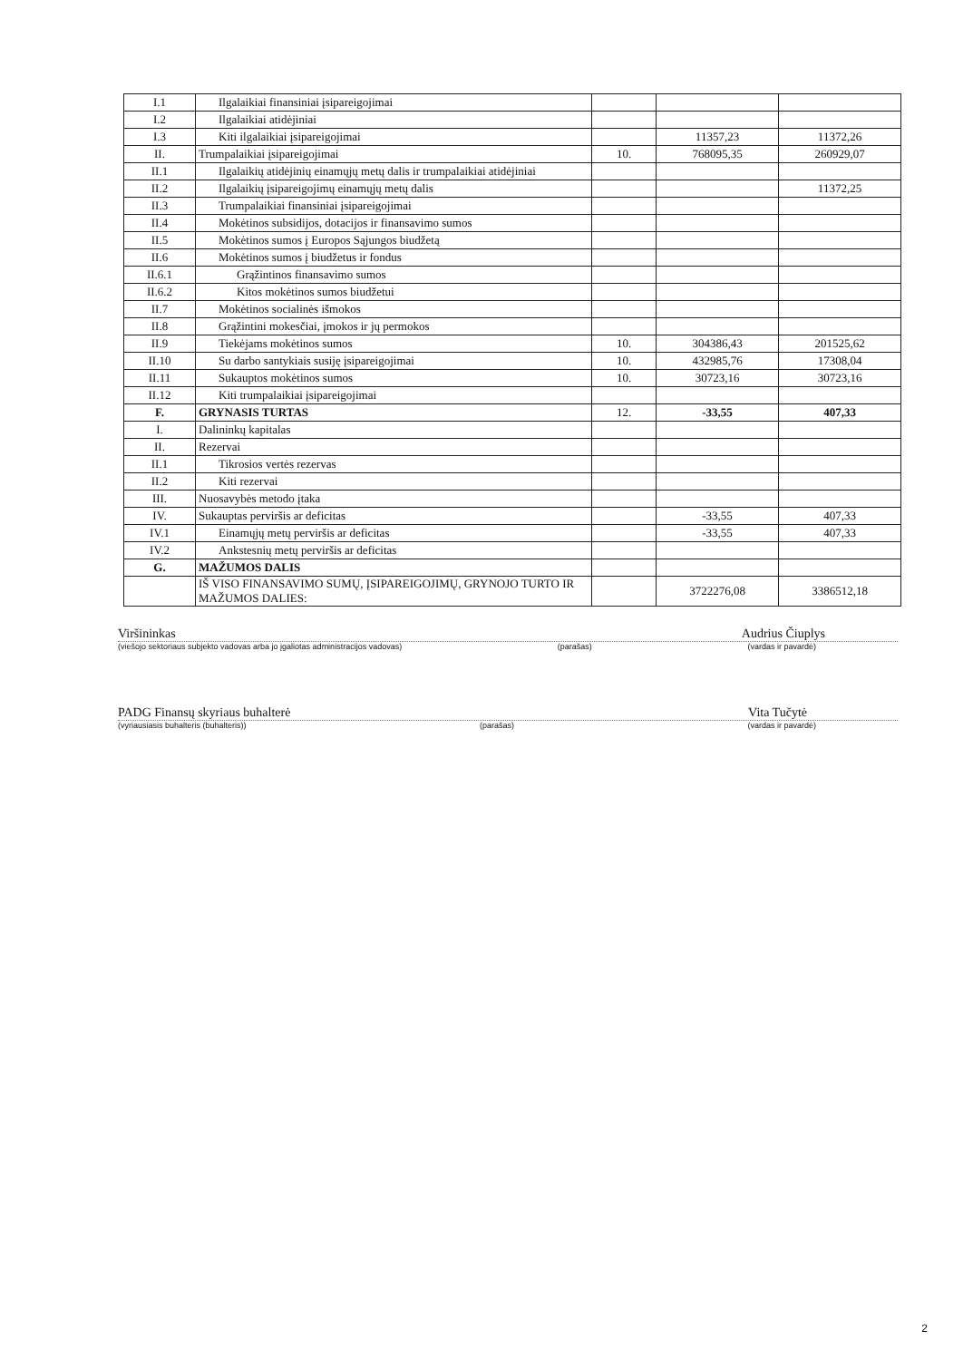| I.1 | Ilgalaikiai finansiniai įsipareigojimai | | | |
| I.2 | Ilgalaikiai atidėjiniai | | | |
| I.3 | Kiti ilgalaikiai įsipareigojimai | | 11357,23 | 11372,26 |
| II. | Trumpalaikiai įsipareigojimai | 10. | 768095,35 | 260929,07 |
| II.1 | Ilgalaikių atidėjinių einamųjų metų dalis ir trumpalaikiai atidėjiniai | | | |
| II.2 | Ilgalaikių įsipareigojimų einamųjų metų dalis | | | 11372,25 |
| II.3 | Trumpalaikiai finansiniai įsipareigojimai | | | |
| II.4 | Mokėtinos subsidijos, dotacijos ir finansavimo sumos | | | |
| II.5 | Mokėtinos sumos į Europos Sąjungos biudžetą | | | |
| II.6 | Mokėtinos sumos į biudžetus ir fondus | | | |
| II.6.1 | Grąžintinos finansavimo sumos | | | |
| II.6.2 | Kitos mokėtinos sumos biudžetui | | | |
| II.7 | Mokėtinos socialinės išmokos | | | |
| II.8 | Grąžintini mokesčiai, įmokos ir jų permokos | | | |
| II.9 | Tiekėjams mokėtinos sumos | 10. | 304386,43 | 201525,62 |
| II.10 | Su darbo santykiais susiję įsipareigojimai | 10. | 432985,76 | 17308,04 |
| II.11 | Sukauptos mokėtinos sumos | 10. | 30723,16 | 30723,16 |
| II.12 | Kiti trumpalaikiai įsipareigojimai | | | |
| F. | GRYNASIS TURTAS | 12. | -33,55 | 407,33 |
| I. | Dalininkų kapitalas | | | |
| II. | Rezervai | | | |
| II.1 | Tikrosios vertės rezervas | | | |
| II.2 | Kiti rezervai | | | |
| III. | Nuosavybės metodo įtaka | | | |
| IV. | Sukauptas perviršis ar deficitas | | -33,55 | 407,33 |
| IV.1 | Einamųjų metų perviršis ar deficitas | | -33,55 | 407,33 |
| IV.2 | Ankstesnių metų perviršis ar deficitas | | | |
| G. | MAŽUMOS DALIS | | | |
| | IŠ VISO FINANSAVIMO SUMŲ, ĮSIPAREIGOJIMŲ, GRYNOJO TURTO IR MAŽUMOS DALIES: | | 3722276,08 | 3386512,18 |
Viršininkas Audrius Čiuplys
(viešojo sektoriaus subjekto vadovas arba jo įgaliotas administracijos vadovas) (parašas) (vardas ir pavardė)
PADG Finansų skyriaus buhalterė Vita Tučytė
(vyriausiasis buhalteris (buhalteris)) (parašas) (vardas ir pavardė)
2